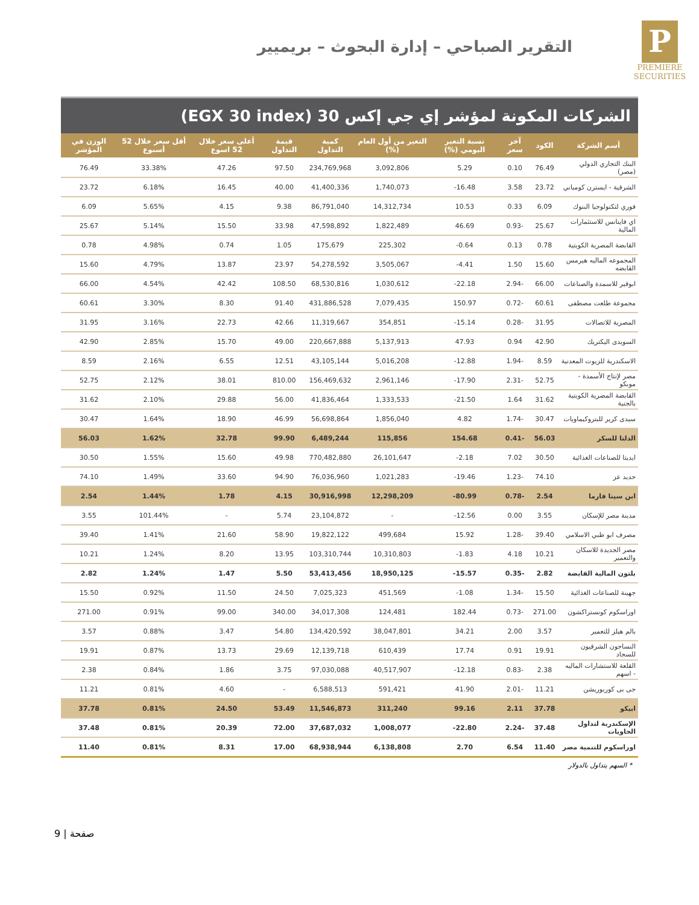P
PREMIERE
SECURITIES
التقرير الصباحي – إدارة البحوث – بريميير
الشركات المكونة لمؤشر إي جي إكس 30 (EGX 30 index)
| أسم الشركة | الكود | آخر سعر | نسبة التغير اليومي (%) | التغير من أول العام (%) | كمية التداول | قيمة التداول | أعلى سعر خلال 52 اسوع | أقل سعر خلال 52 أسبوع | الوزن في المؤشر |
| --- | --- | --- | --- | --- | --- | --- | --- | --- | --- |
| البنك التجاري الدولي (مصر) | 76.49 | 0.10 | 5.29 | 3,092,806 | 234,769,968 | 97.50 | 47.26 | 33.38% | 76.49 |
| الشرقية - ايسترن كومباني | 23.72 | 3.58 | 16.48- | 1,740,073 | 41,400,336 | 40.00 | 16.45 | 6.18% | 23.72 |
| فوري لتكنولوجيا البنوك | 6.09 | 0.33 | 10.53 | 14,312,734 | 86,791,040 | 9.38 | 4.15 | 5.65% | 6.09 |
| اي فاينانس للاستثمارات المالية | 25.67 | -0.93 | 46.69 | 1,822,489 | 47,598,892 | 33.98 | 15.50 | 5.14% | 25.67 |
| القابضة المصرية الكويتية | 0.78 | 0.13 | 0.64- | 225,302 | 175,679 | 1.05 | 0.74 | 4.98% | 0.78 |
| المجموعه الماليه هيرمس القابضه | 15.60 | 1.50 | 4.41- | 3,505,067 | 54,278,592 | 23.97 | 13.87 | 4.79% | 15.60 |
| ابوقير للاسمدة والصناعات | 66.00 | -2.94 | 22.18- | 1,030,612 | 68,530,816 | 108.50 | 42.42 | 4.54% | 66.00 |
| مجموعة طلعت مصطفى | 60.61 | -0.72 | 150.97 | 7,079,435 | 431,886,528 | 91.40 | 8.30 | 3.30% | 60.61 |
| المصرية للاتصالات | 31.95 | -0.28 | 15.14- | 354,851 | 11,319,667 | 42.66 | 22.73 | 3.16% | 31.95 |
| السويدى اليكتريك | 42.90 | 0.94 | 47.93 | 5,137,913 | 220,667,888 | 49.00 | 15.70 | 2.85% | 42.90 |
| الاسكندرية للزيوت المعدنية | 8.59 | -1.94 | 12.88- | 5,016,208 | 43,105,144 | 12.51 | 6.55 | 2.16% | 8.59 |
| مصر لإنتاج الأسمدة - موبكو | 52.75 | -2.31 | 17.90- | 2,961,146 | 156,469,632 | 810.00 | 38.01 | 2.12% | 52.75 |
| القابضة المصرية الكويتية بالجنية | 31.62 | 1.64 | 21.50- | 1,333,533 | 41,836,464 | 56.00 | 29.88 | 2.10% | 31.62 |
| سيدى كرير للبتروكيماويات | 30.47 | -1.74 | 4.82 | 1,856,040 | 56,698,864 | 46.99 | 18.90 | 1.64% | 30.47 |
| الدلتا للسكر | 56.03 | -0.41 | 154.68 | 115,856 | 6,489,244 | 99.90 | 32.78 | 1.62% | 56.03 |
| ايديتا للصناعات الغذائية | 30.50 | 7.02 | 2.18- | 26,101,647 | 770,482,880 | 49.98 | 15.60 | 1.55% | 30.50 |
| حديد عز | 74.10 | -1.23 | 19.46- | 1,021,283 | 76,036,960 | 94.90 | 33.60 | 1.49% | 74.10 |
| ابن سينا فارما | 2.54 | -0.78 | 80.99- | 12,298,209 | 30,916,998 | 4.15 | 1.78 | 1.44% | 2.54 |
| مدينة مصر للإسكان | 3.55 | 0.00 | 12.56- | - | 23,104,872 | 5.74 | - | 101.44% | 3.55 |
| مصرف ابو ظبي الاسلامي | 39.40 | -1.28 | 15.92 | 499,684 | 19,822,122 | 58.90 | 21.60 | 1.41% | 39.40 |
| مصر الجديدة للاسكان والتعمير | 10.21 | 4.18 | 1.83- | 10,310,803 | 103,310,744 | 13.95 | 8.20 | 1.24% | 10.21 |
| بلتون المالية القابضة | 2.82 | -0.35 | 15.57- | 18,950,125 | 53,413,456 | 5.50 | 1.47 | 1.24% | 2.82 |
| جهينة للصناعات الغذائية | 15.50 | -1.34 | 1.08- | 451,569 | 7,025,323 | 24.50 | 11.50 | 0.92% | 15.50 |
| اوراسكوم كونستراكشون | 271.00 | -0.73 | 182.44 | 124,481 | 34,017,308 | 340.00 | 99.00 | 0.91% | 271.00 |
| بالم هيلز للتعمير | 3.57 | 2.00 | 34.21 | 38,047,801 | 134,420,592 | 54.80 | 3.47 | 0.88% | 3.57 |
| النساجون الشرقيون للسجاد | 19.91 | 0.91 | 17.74 | 610,439 | 12,139,718 | 29.69 | 13.73 | 0.87% | 19.91 |
| القلعة للاستشارات الماليه - اسهم | 2.38 | -0.83 | 12.18- | 40,517,907 | 97,030,088 | 3.75 | 1.86 | 0.84% | 2.38 |
| جى بى كوربوريشن | 11.21 | -2.01 | 41.90 | 591,421 | 6,588,513 | - | 4.60 | 0.81% | 11.21 |
| ابيكو | 37.78 | 2.11 | 99.16 | 311,240 | 11,546,873 | 53.49 | 24.50 | 0.81% | 37.78 |
| الإسكندرية لتداول الحاويات | 37.48 | -2.24 | 22.80- | 1,008,077 | 37,687,032 | 72.00 | 20.39 | 0.81% | 37.48 |
| اوراسكوم للتنمية مصر | 11.40 | 6.54 | 2.70 | 6,138,808 | 68,938,944 | 17.00 | 8.31 | 0.81% | 11.40 |
* السهم يتداول بالدولار
صفحة | 9